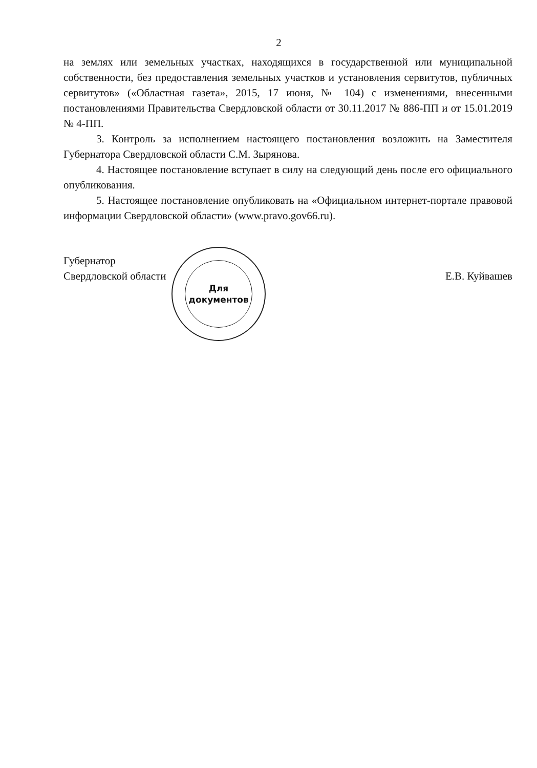2
на землях или земельных участках, находящихся в государственной или муниципальной собственности, без предоставления земельных участков и установления сервитутов, публичных сервитутов» («Областная газета», 2015, 17 июня, № 104) с изменениями, внесенными постановлениями Правительства Свердловской области от 30.11.2017 № 886-ПП и от 15.01.2019 № 4-ПП.
3. Контроль за исполнением настоящего постановления возложить на Заместителя Губернатора Свердловской области С.М. Зырянова.
4. Настоящее постановление вступает в силу на следующий день после его официального опубликования.
5. Настоящее постановление опубликовать на «Официальном интернет-портале правовой информации Свердловской области» (www.pravo.gov66.ru).
Губернатор
Свердловской области
Е.В. Куйвашев
Для
документов